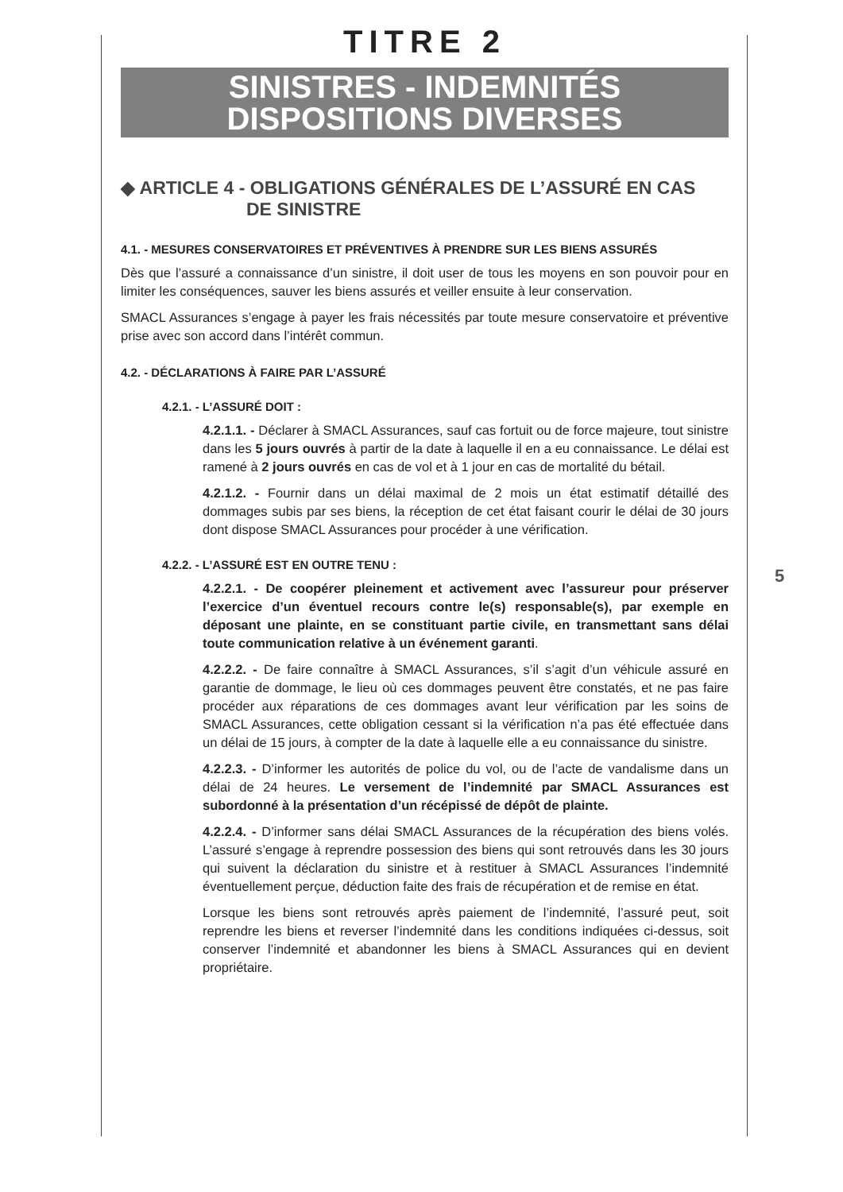TITRE 2
SINISTRES - INDEMNITÉS
DISPOSITIONS DIVERSES
◆ ARTICLE 4 - OBLIGATIONS GÉNÉRALES DE L’ASSURÉ EN CAS
DE SINISTRE
4.1. - MESURES CONSERVATOIRES ET PRÉVENTIVES À PRENDRE SUR LES BIENS ASSURÉS
Dès que l’assuré a connaissance d’un sinistre, il doit user de tous les moyens en son pouvoir pour en limiter les conséquences, sauver les biens assurés et veiller ensuite à leur conservation.
SMACL Assurances s’engage à payer les frais nécessités par toute mesure conservatoire et préventive prise avec son accord dans l’intérêt commun.
4.2. - DÉCLARATIONS À FAIRE PAR L’ASSURÉ
4.2.1. - L’ASSURÉ DOIT :
4.2.1.1. - Déclarer à SMACL Assurances, sauf cas fortuit ou de force majeure, tout sinistre dans les 5 jours ouvrés à partir de la date à laquelle il en a eu connaissance. Le délai est ramené à 2 jours ouvrés en cas de vol et à 1 jour en cas de mortalité du bétail.
4.2.1.2. - Fournir dans un délai maximal de 2 mois un état estimatif détaillé des dommages subis par ses biens, la réception de cet état faisant courir le délai de 30 jours dont dispose SMACL Assurances pour procéder à une vérification.
4.2.2. - L’ASSURÉ EST EN OUTRE TENU :
4.2.2.1. - De coopérer pleinement et activement avec l’assureur pour préserver l’exercice d’un éventuel recours contre le(s) responsable(s), par exemple en déposant une plainte, en se constituant partie civile, en transmettant sans délai toute communication relative à un événement garanti.
4.2.2.2. - De faire connaître à SMACL Assurances, s’il s’agit d’un véhicule assuré en garantie de dommage, le lieu où ces dommages peuvent être constatés, et ne pas faire procéder aux réparations de ces dommages avant leur vérification par les soins de SMACL Assurances, cette obligation cessant si la vérification n’a pas été effectuée dans un délai de 15 jours, à compter de la date à laquelle elle a eu connaissance du sinistre.
4.2.2.3. - D’informer les autorités de police du vol, ou de l’acte de vandalisme dans un délai de 24 heures. Le versement de l’indemnité par SMACL Assurances est subordonné à la présentation d’un récépissé de dépôt de plainte.
4.2.2.4. - D’informer sans délai SMACL Assurances de la récupération des biens volés. L’assuré s’engage à reprendre possession des biens qui sont retrouvés dans les 30 jours qui suivent la déclaration du sinistre et à restituer à SMACL Assurances l’indemnité éventuellement perçue, déduction faite des frais de récupération et de remise en état.
Lorsque les biens sont retrouvés après paiement de l’indemnité, l’assuré peut, soit reprendre les biens et reverser l’indemnité dans les conditions indiquées ci-dessus, soit conserver l’indemnité et abandonner les biens à SMACL Assurances qui en devient propriétaire.
5